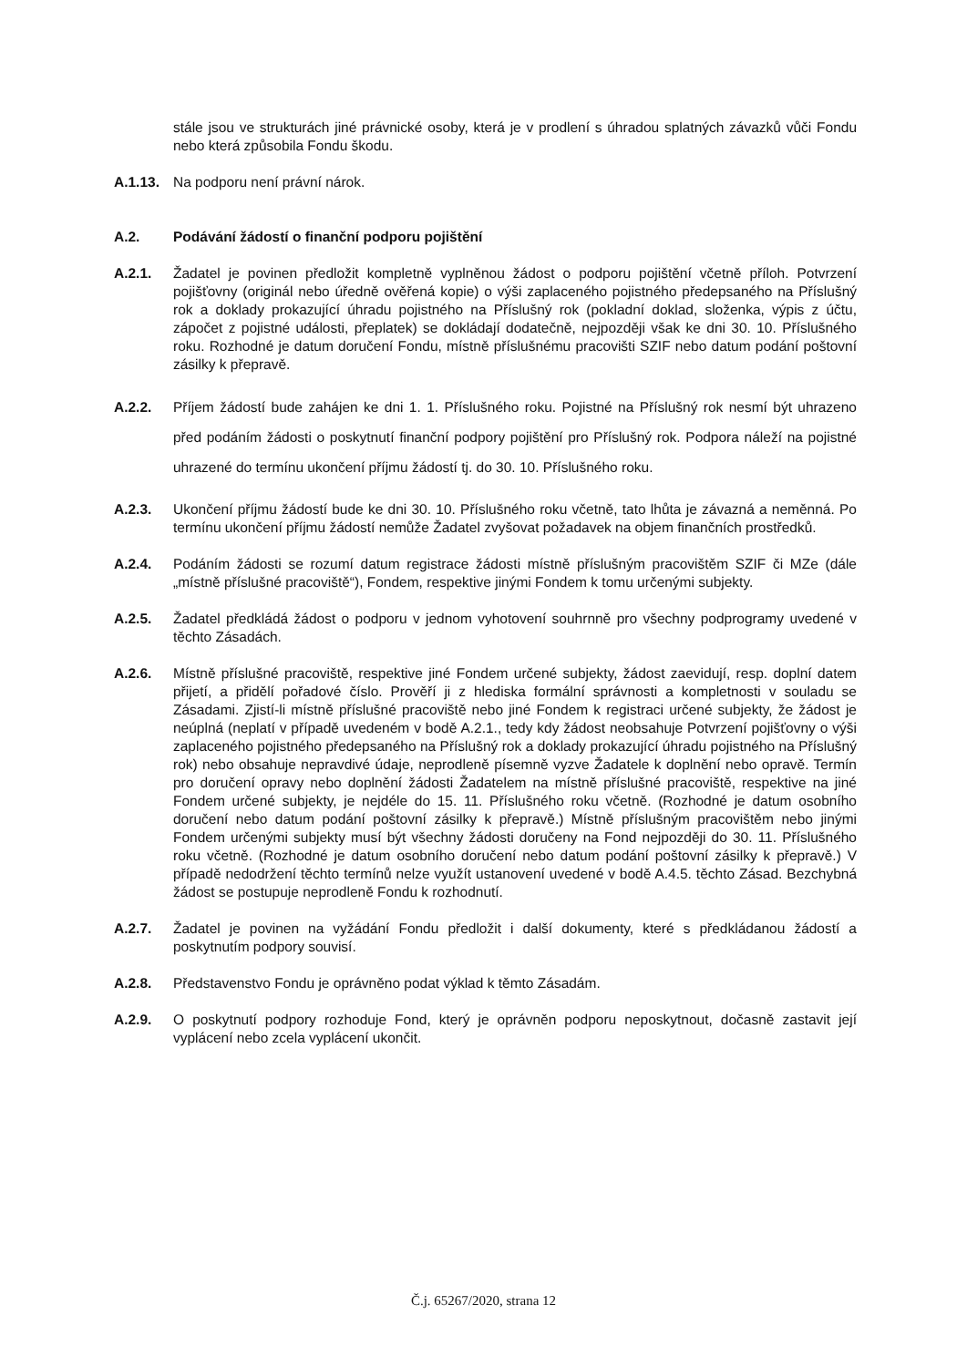stále jsou ve strukturách jiné právnické osoby, která je v prodlení s úhradou splatných závazků vůči Fondu nebo která způsobila Fondu škodu.
A.1.13.
Na podporu není právní nárok.
A.2. Podávání žádostí o finanční podporu pojištění
A.2.1. Žadatel je povinen předložit kompletně vyplněnou žádost o podporu pojištění včetně příloh. Potvrzení pojišťovny (originál nebo úředně ověřená kopie) o výši zaplaceného pojistného předepsaného na Příslušný rok a doklady prokazující úhradu pojistného na Příslušný rok (pokladní doklad, složenka, výpis z účtu, zápočet z pojistné události, přeplatek) se dokládají dodatečně, nejpozději však ke dni 30. 10. Příslušného roku. Rozhodné je datum doručení Fondu, místně příslušnému pracovišti SZIF nebo datum podání poštovní zásilky k přepravě.
A.2.2. Příjem žádostí bude zahájen ke dni 1. 1. Příslušného roku. Pojistné na Příslušný rok nesmí být uhrazeno před podáním žádosti o poskytnutí finanční podpory pojištění pro Příslušný rok. Podpora náleží na pojistné uhrazené do termínu ukončení příjmu žádostí tj. do 30. 10. Příslušného roku.
A.2.3. Ukončení příjmu žádostí bude ke dni 30. 10. Příslušného roku včetně, tato lhůta je závazná a neměnná. Po termínu ukončení příjmu žádostí nemůže Žadatel zvyšovat požadavek na objem finančních prostředků.
A.2.4. Podáním žádosti se rozumí datum registrace žádosti místně příslušným pracovištěm SZIF či MZe (dále „místně příslušné pracoviště“), Fondem, respektive jinými Fondem k tomu určenými subjekty.
A.2.5. Žadatel předkládá žádost o podporu v jednom vyhotovení souhrnně pro všechny podprogramy uvedené v těchto Zásadách.
A.2.6. Místně příslušné pracoviště, respektive jiné Fondem určené subjekty, žádost zaevidují, resp. doplní datem přijetí, a přidělí pořadové číslo. Prověří ji z hlediska formální správnosti a kompletnosti v souladu se Zásadami. Zjistí-li místně příslušné pracoviště nebo jiné Fondem k registraci určené subjekty, že žádost je neúplná (neplatí v případě uvedeném v bodě A.2.1., tedy kdy žádost neobsahuje Potvrzení pojišťovny o výši zaplaceného pojistného předepsaného na Příslušný rok a doklady prokazující úhradu pojistného na Příslušný rok) nebo obsahuje nepravdivé údaje, neprodleně písemně vyzve Žadatele k doplnění nebo opravě. Termín pro doručení opravy nebo doplnění žádosti Žadatelem na místně příslušné pracoviště, respektive na jiné Fondem určené subjekty, je nejdéle do 15. 11. Příslušného roku včetně. (Rozhodné je datum osobního doručení nebo datum podání poštovní zásilky k přepravě.) Místně příslušným pracovištěm nebo jinými Fondem určenými subjekty musí být všechny žádosti doručeny na Fond nejpozději do 30. 11. Příslušného roku včetně. (Rozhodné je datum osobního doručení nebo datum podání poštovní zásilky k přepravě.) V případě nedodržení těchto termínů nelze využít ustanovení uvedené v bodě A.4.5. těchto Zásad. Bezchybná žádost se postupuje neprodleně Fondu k rozhodnutí.
A.2.7. Žadatel je povinen na vyžádání Fondu předložit i další dokumenty, které s předkládanou žádostí a poskytnutím podpory souvisí.
A.2.8. Představenstvo Fondu je oprávněno podat výklad k těmto Zásadám.
A.2.9. O poskytnutí podpory rozhoduje Fond, který je oprávněn podporu neposkytnout, dočasně zastavit její vyplácení nebo zcela vyplácení ukončit.
Č.j. 65267/2020, strana 12